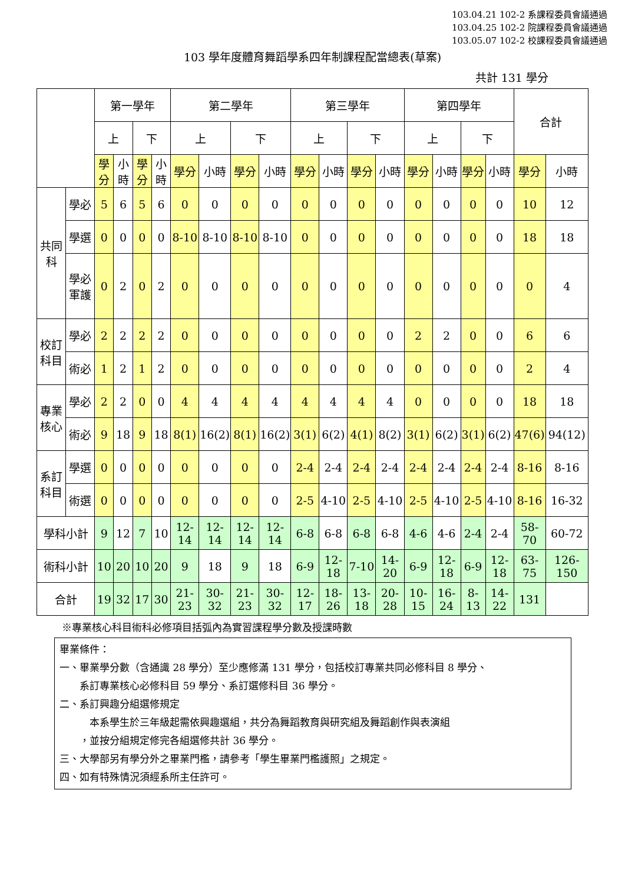103.04.21 102-2 系課程委員會議通過
103.04.25 102-2 院課程委員會議通過
103.05.07 102-2 校課程委員會議通過
103 學年度體育舞蹈學系四年制課程配當總表(草案)
共計 131 學分
| | | 第一學年 | | | | 第二學年 | | | | 第三學年 | | | | 第四學年 | | | | 合計 | |
| --- | --- | --- | --- | --- | --- | --- | --- | --- | --- | --- | --- | --- | --- | --- | --- | --- | --- | --- | --- |
| | | 上 | | 下 | | 上 | | 下 | | 上 | | 下 | | 上 | | 下 | | | |
| | | 學分 | 小時 | 學分 | 小時 | 學分 | 小時 | 學分 | 小時 | 學分 | 小時 | 學分 | 小時 | 學分 | 小時 | 學分 | 小時 | 學分 | 小時 |
| 共同科 | 學必 | 5 | 6 | 5 | 6 | 0 | 0 | 0 | 0 | 0 | 0 | 0 | 0 | 0 | 0 | 0 | 0 | 10 | 12 |
| | 學選 | 0 | 0 | 0 | 0 | 8-10 | 8-10 | 8-10 | 8-10 | 0 | 0 | 0 | 0 | 0 | 0 | 0 | 0 | 18 | 18 |
| | 學必軍護 | 0 | 2 | 0 | 2 | 0 | 0 | 0 | 0 | 0 | 0 | 0 | 0 | 0 | 0 | 0 | 0 | 0 | 4 |
| 校訂科目 | 學必 | 2 | 2 | 2 | 2 | 0 | 0 | 0 | 0 | 0 | 0 | 0 | 0 | 2 | 2 | 0 | 0 | 6 | 6 |
| | 術必 | 1 | 2 | 1 | 2 | 0 | 0 | 0 | 0 | 0 | 0 | 0 | 0 | 0 | 0 | 0 | 0 | 2 | 4 |
| 專業核心 | 學必 | 2 | 2 | 0 | 0 | 4 | 4 | 4 | 4 | 4 | 4 | 4 | 4 | 0 | 0 | 0 | 0 | 18 | 18 |
| | 術必 | 9 | 18 | 9 | 18 | 8(1) | 16(2) | 8(1) | 16(2) | 3(1) | 6(2) | 4(1) | 8(2) | 3(1) | 6(2) | 3(1) | 6(2) | 47(6) | 94(12) |
| 系訂科目 | 學選 | 0 | 0 | 0 | 0 | 0 | 0 | 0 | 0 | 2-4 | 2-4 | 2-4 | 2-4 | 2-4 | 2-4 | 2-4 | 2-4 | 8-16 | 8-16 |
| | 術選 | 0 | 0 | 0 | 0 | 0 | 0 | 0 | 0 | 2-5 | 4-10 | 2-5 | 4-10 | 2-5 | 4-10 | 2-5 | 4-10 | 8-16 | 16-32 |
| 學科小計 | | 9 | 12 | 7 | 10 | 12-14 | 12-14 | 12-14 | 12-14 | 6-8 | 6-8 | 6-8 | 6-8 | 4-6 | 4-6 | 2-4 | 2-4 | 58-70 | 60-72 |
| 術科小計 | | 10 | 20 | 10 | 20 | 9 | 18 | 9 | 18 | 6-9 | 12-18 | 7-10 | 14-20 | 6-9 | 12-18 | 6-9 | 12-18 | 63-75 | 126-150 |
| 合計 | | 19 | 32 | 17 | 30 | 21-23 | 30-32 | 21-23 | 30-32 | 12-17 | 18-26 | 13-18 | 20-28 | 10-15 | 16-24 | 8-13 | 14-22 | 131 | |
※專業核心科目術科必修項目括弧內為實習課程學分數及授課時數
畢業條件：
一、畢業學分數（含通識 28 學分）至少應修滿 131 學分，包括校訂專業共同必修科目 8 學分、
  系訂專業核心必修科目 59 學分、系訂選修科目 36 學分。
二、系訂興趣分組選修規定
   本系學生於三年級起需依興趣選組，共分為舞蹈教育與研究組及舞蹈創作與表演組
  ，並按分組規定修完各組選修共計 36 學分。
三、大學部另有學分外之畢業門檻，請參考「學生畢業門檻護照」之規定。
四、如有特殊情況須經系所主任許可。